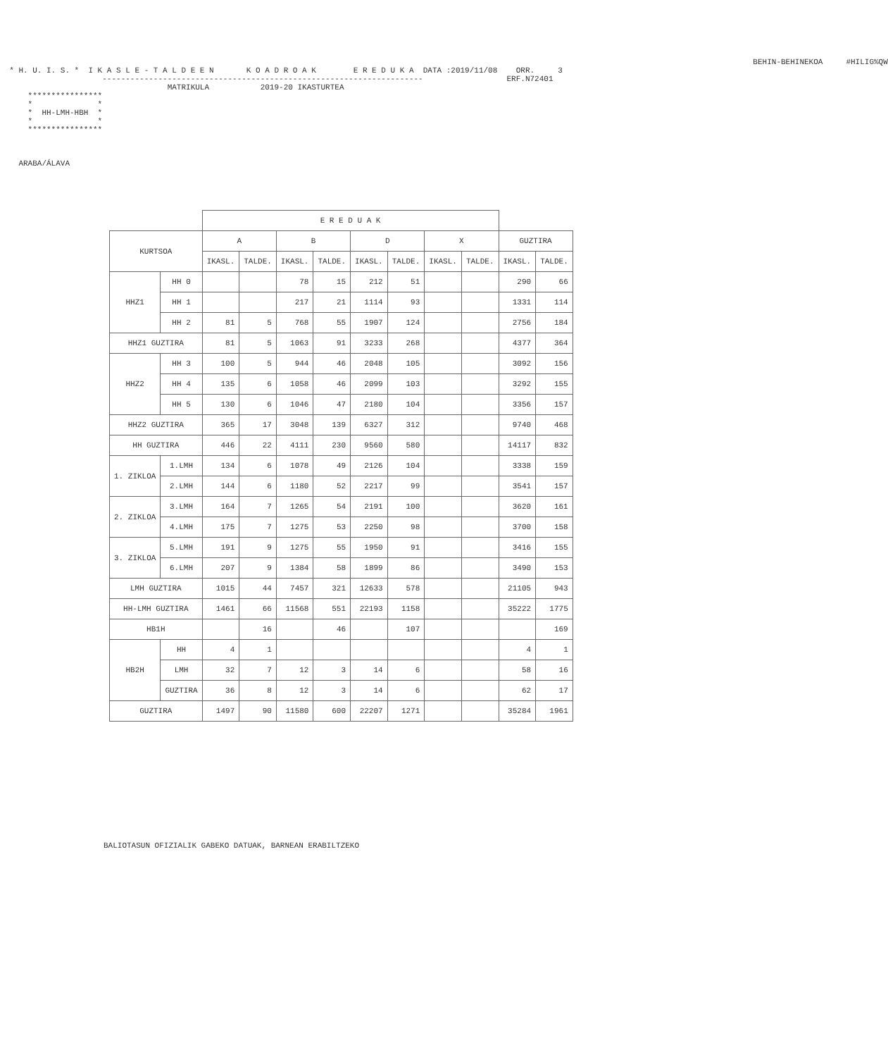BEHIN-BEHINEKOA     #HILIG%QW
  * H. U. I. S. *  I K A S L E - T A L D E E N       K O A D R O A K        E R E D U K A  DATA :2019/11/08    ORR.     3
                      ---------------------------------------------------------------------                  ERF.N72401
                                    MATRIKULA           2019-20 IKASTURTEA
      ****************
      *              *
      *  HH-LMH-HBH  *
      *              *
      ****************



    ARABA/ÁLAVA
| | | E R E D U A K | | | | | | | | | |
| --- | --- | --- | --- | --- | --- | --- | --- | --- | --- | --- | --- |
| KURTSOA | | A | | B | | D | | X | | GUZTIRA | |
| | | IKASL. | TALDE. | IKASL. | TALDE. | IKASL. | TALDE. | IKASL. | TALDE. | IKASL. | TALDE. |
| HHZ1 | HH 0 | | | 78 | 15 | 212 | 51 | | | 290 | 66 |
| | HH 1 | | | 217 | 21 | 1114 | 93 | | | 1331 | 114 |
| | HH 2 | 81 | 5 | 768 | 55 | 1907 | 124 | | | 2756 | 184 |
| HHZ1 GUZTIRA | | 81 | 5 | 1063 | 91 | 3233 | 268 | | | 4377 | 364 |
| HHZ2 | HH 3 | 100 | 5 | 944 | 46 | 2048 | 105 | | | 3092 | 156 |
| | HH 4 | 135 | 6 | 1058 | 46 | 2099 | 103 | | | 3292 | 155 |
| | HH 5 | 130 | 6 | 1046 | 47 | 2180 | 104 | | | 3356 | 157 |
| HHZ2 GUZTIRA | | 365 | 17 | 3048 | 139 | 6327 | 312 | | | 9740 | 468 |
| HH GUZTIRA | | 446 | 22 | 4111 | 230 | 9560 | 580 | | | 14117 | 832 |
| 1. ZIKLOA | 1.LMH | 134 | 6 | 1078 | 49 | 2126 | 104 | | | 3338 | 159 |
| | 2.LMH | 144 | 6 | 1180 | 52 | 2217 | 99 | | | 3541 | 157 |
| 2. ZIKLOA | 3.LMH | 164 | 7 | 1265 | 54 | 2191 | 100 | | | 3620 | 161 |
| | 4.LMH | 175 | 7 | 1275 | 53 | 2250 | 98 | | | 3700 | 158 |
| 3. ZIKLOA | 5.LMH | 191 | 9 | 1275 | 55 | 1950 | 91 | | | 3416 | 155 |
| | 6.LMH | 207 | 9 | 1384 | 58 | 1899 | 86 | | | 3490 | 153 |
| LMH GUZTIRA | | 1015 | 44 | 7457 | 321 | 12633 | 578 | | | 21105 | 943 |
| HH-LMH GUZTIRA | | 1461 | 66 | 11568 | 551 | 22193 | 1158 | | | 35222 | 1775 |
| HB1H | | | 16 | | 46 | | 107 | | | | 169 |
| HB2H | HH | 4 | 1 | | | | | | | 4 | 1 |
| | LMH | 32 | 7 | 12 | 3 | 14 | 6 | | | 58 | 16 |
| | GUZTIRA | 36 | 8 | 12 | 3 | 14 | 6 | | | 62 | 17 |
| GUZTIRA | | 1497 | 90 | 11580 | 600 | 22207 | 1271 | | | 35284 | 1961 |
BALIOTASUN OFIZIALIK GABEKO DATUAK, BARNEAN ERABILTZEKO